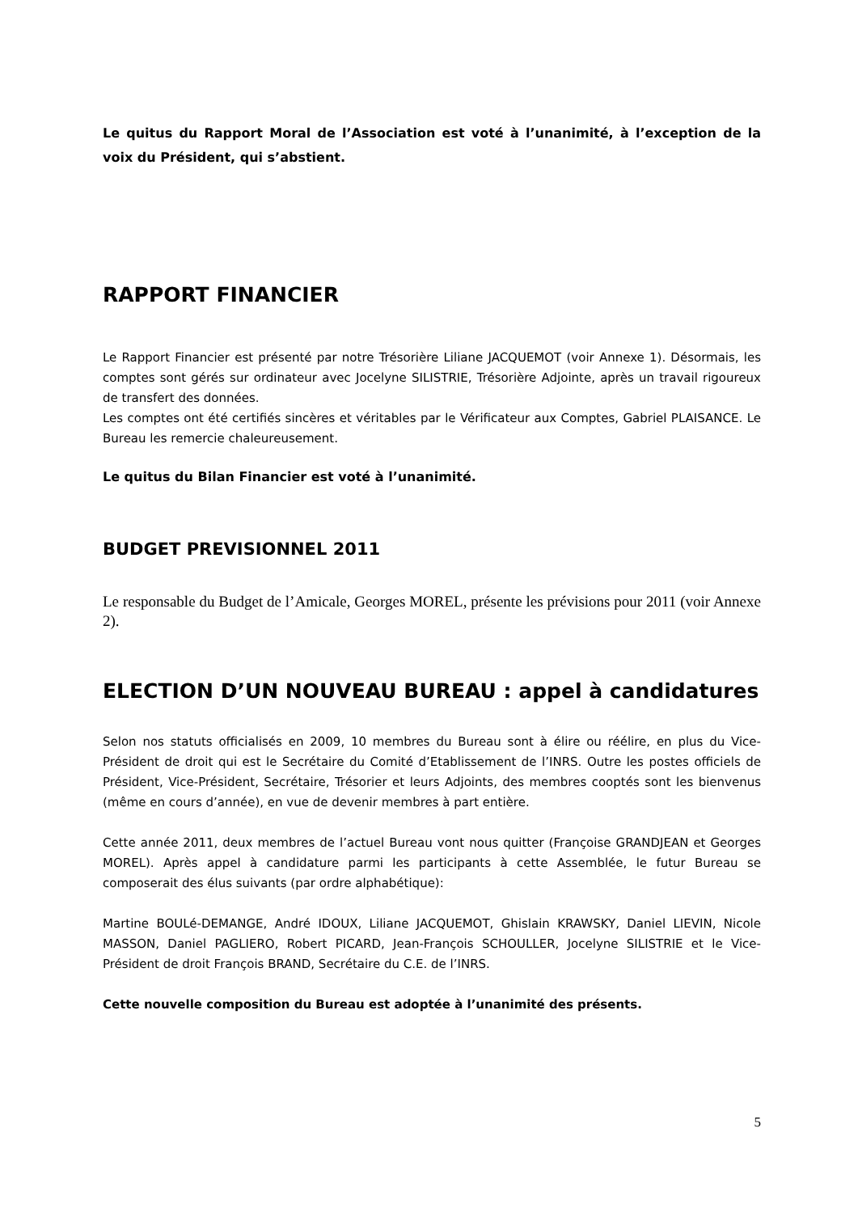Le quitus du Rapport Moral de l’Association est voté à l’unanimité, à l’exception de la voix du Président, qui s’abstient.
RAPPORT FINANCIER
Le Rapport Financier est présenté par notre Trésorière Liliane JACQUEMOT (voir Annexe 1). Désormais, les comptes sont gérés sur ordinateur avec Jocelyne SILISTRIE, Trésorière Adjointe, après un travail rigoureux de transfert des données.
Les comptes ont été certifiés sincères et véritables par le Vérificateur aux Comptes, Gabriel PLAISANCE. Le Bureau les remercie chaleureusement.
Le quitus du Bilan Financier est voté à l’unanimité.
BUDGET PREVISIONNEL 2011
Le responsable du Budget de l’Amicale, Georges MOREL, présente les prévisions pour 2011 (voir Annexe 2).
ELECTION D’UN NOUVEAU BUREAU : appel à candidatures
Selon nos statuts officialisés en 2009, 10 membres du Bureau sont à élire ou réélire, en plus du Vice-Président de droit qui est le Secrétaire du Comité d’Etablissement de l’INRS. Outre les postes officiels de Président, Vice-Président, Secrétaire, Trésorier et leurs Adjoints, des membres cooptés sont les bienvenus (même en cours d’année), en vue de devenir membres à part entière.
Cette année 2011, deux membres de l’actuel Bureau vont nous quitter (Françoise GRANDJEAN et Georges MOREL). Après appel à candidature parmi les participants à cette Assemblée, le futur Bureau se composerait des élus suivants (par ordre alphabétique):
Martine BOULé-DEMANGE, André IDOUX, Liliane JACQUEMOT, Ghislain KRAWSKY, Daniel LIEVIN, Nicole MASSON, Daniel PAGLIERO, Robert PICARD, Jean-François SCHOULLER, Jocelyne SILISTRIE et le Vice-Président de droit François BRAND, Secrétaire du C.E. de l’INRS.
Cette nouvelle composition du Bureau est adoptée à l’unanimité des présents.
5